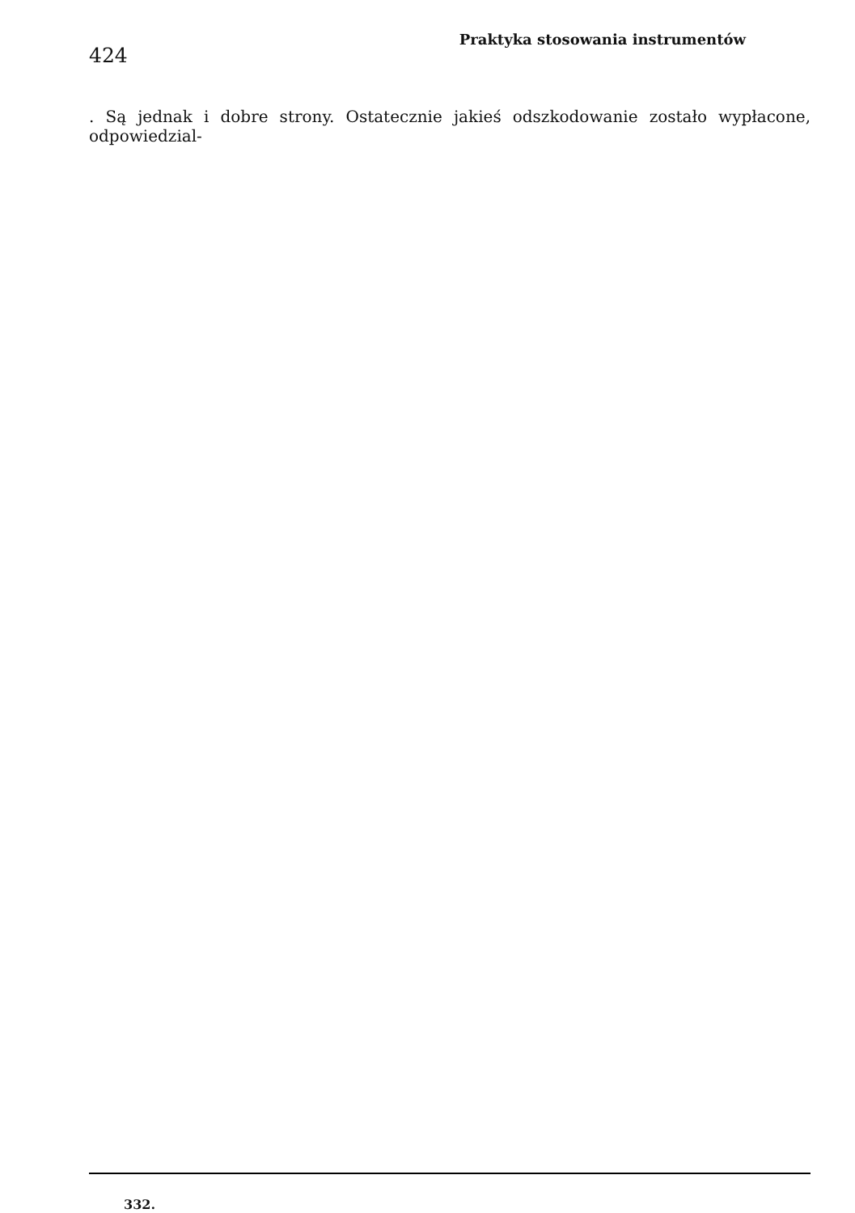424
Praktyka stosowania instrumentów
. Są jednak i dobre strony. Ostatecznie jakieś odszkodowanie zostało wypłacone, odpowiedzial-
332.